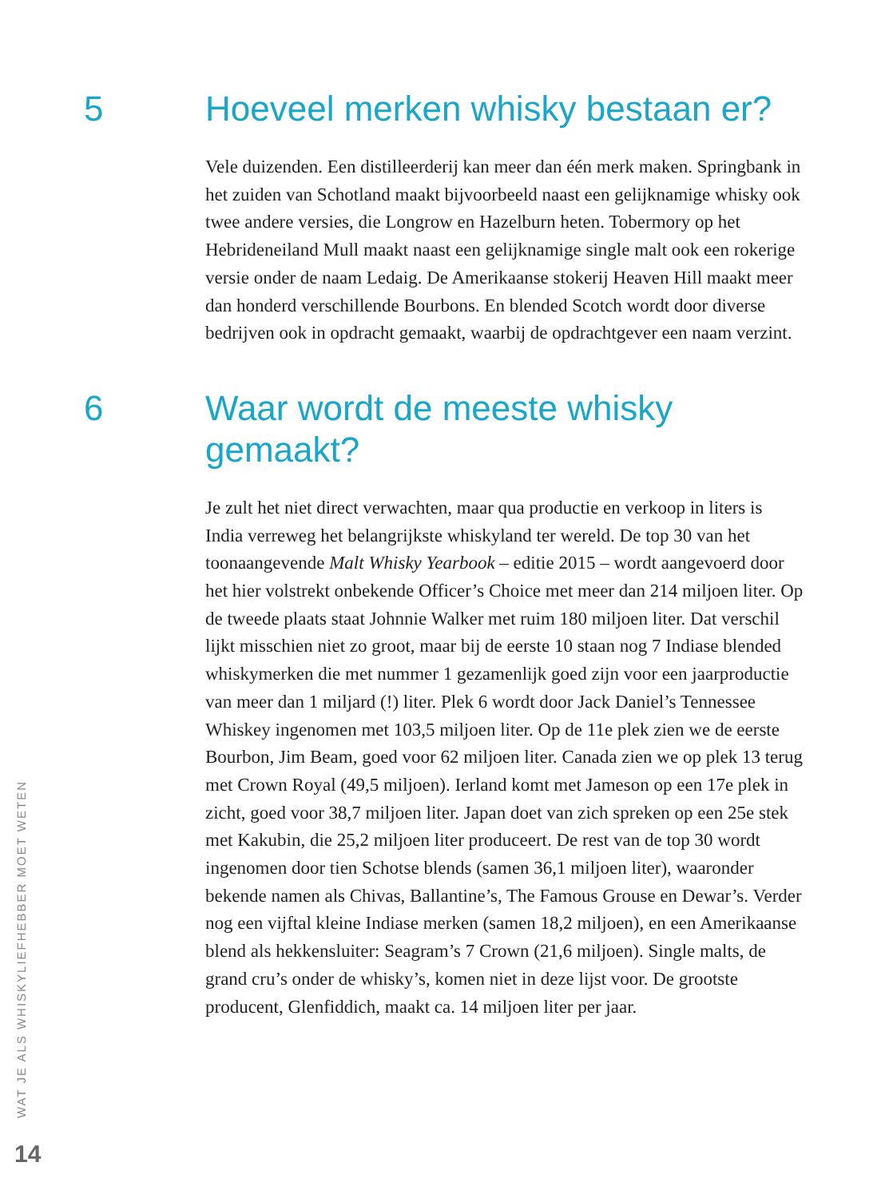5 Hoeveel merken whisky bestaan er?
Vele duizenden. Een distilleerderij kan meer dan één merk maken. Springbank in het zuiden van Schotland maakt bijvoorbeeld naast een gelijknamige whisky ook twee andere versies, die Longrow en Hazelburn heten. Tobermory op het Hebrideneiland Mull maakt naast een gelijknamige single malt ook een rokerige versie onder de naam Ledaig. De Amerikaanse stokerij Heaven Hill maakt meer dan honderd verschillende Bourbons. En blended Scotch wordt door diverse bedrijven ook in opdracht gemaakt, waarbij de opdrachtgever een naam verzint.
6 Waar wordt de meeste whisky
gemaakt?
Je zult het niet direct verwachten, maar qua productie en verkoop in liters is India verreweg het belangrijkste whiskyland ter wereld. De top 30 van het toonaangevende Malt Whisky Yearbook – editie 2015 – wordt aangevoerd door het hier volstrekt onbekende Officer’s Choice met meer dan 214 miljoen liter. Op de tweede plaats staat Johnnie Walker met ruim 180 miljoen liter. Dat verschil lijkt misschien niet zo groot, maar bij de eerste 10 staan nog 7 Indiase blended whiskymerken die met nummer 1 gezamenlijk goed zijn voor een jaarproductie van meer dan 1 miljard (!) liter. Plek 6 wordt door Jack Daniel’s Tennessee Whiskey ingenomen met 103,5 miljoen liter. Op de 11e plek zien we de eerste Bourbon, Jim Beam, goed voor 62 miljoen liter. Canada zien we op plek 13 terug met Crown Royal (49,5 miljoen). Ierland komt met Jameson op een 17e plek in zicht, goed voor 38,7 miljoen liter. Japan doet van zich spreken op een 25e stek met Kakubin, die 25,2 miljoen liter produceert. De rest van de top 30 wordt ingenomen door tien Schotse blends (samen 36,1 miljoen liter), waaronder bekende namen als Chivas, Ballantine’s, The Famous Grouse en Dewar’s. Verder nog een vijftal kleine Indiase merken (samen 18,2 miljoen), en een Amerikaanse blend als hekkensluiter: Seagram’s 7 Crown (21,6 miljoen). Single malts, de grand cru’s onder de whisky’s, komen niet in deze lijst voor. De grootste producent, Glenfiddich, maakt ca. 14 miljoen liter per jaar.
WAT JE ALS WHISKYLIEFHEBBER MOET WETEN
14